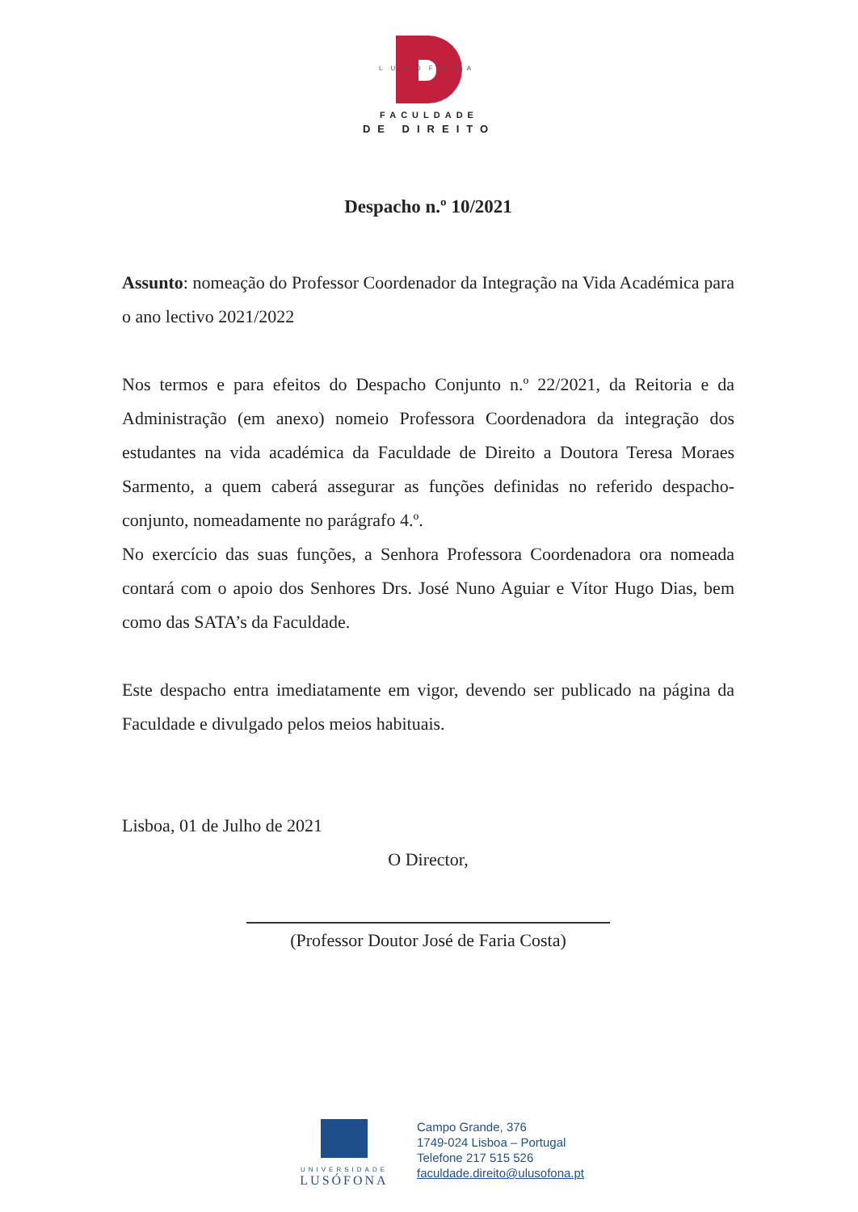LUSÓFONA
FACULDADE
DE DIREITO
Despacho n.º 10/2021
Assunto: nomeação do Professor Coordenador da Integração na Vida Académica para o ano lectivo 2021/2022
Nos termos e para efeitos do Despacho Conjunto n.º 22/2021, da Reitoria e da Administração (em anexo) nomeio Professora Coordenadora da integração dos estudantes na vida académica da Faculdade de Direito a Doutora Teresa Moraes Sarmento, a quem caberá assegurar as funções definidas no referido despacho-conjunto, nomeadamente no parágrafo 4.º.
No exercício das suas funções, a Senhora Professora Coordenadora ora nomeada contará com o apoio dos Senhores Drs. José Nuno Aguiar e Vítor Hugo Dias, bem como das SATA’s da Faculdade.
Este despacho entra imediatamente em vigor, devendo ser publicado na página da Faculdade e divulgado pelos meios habituais.
Lisboa, 01 de Julho de 2021
O Director,
(Professor Doutor José de Faria Costa)
UNIVERSIDADE
LUSÓFONA
Campo Grande, 376
1749-024 Lisboa – Portugal
Telefone 217 515 526
faculdade.direito@ulusofona.pt